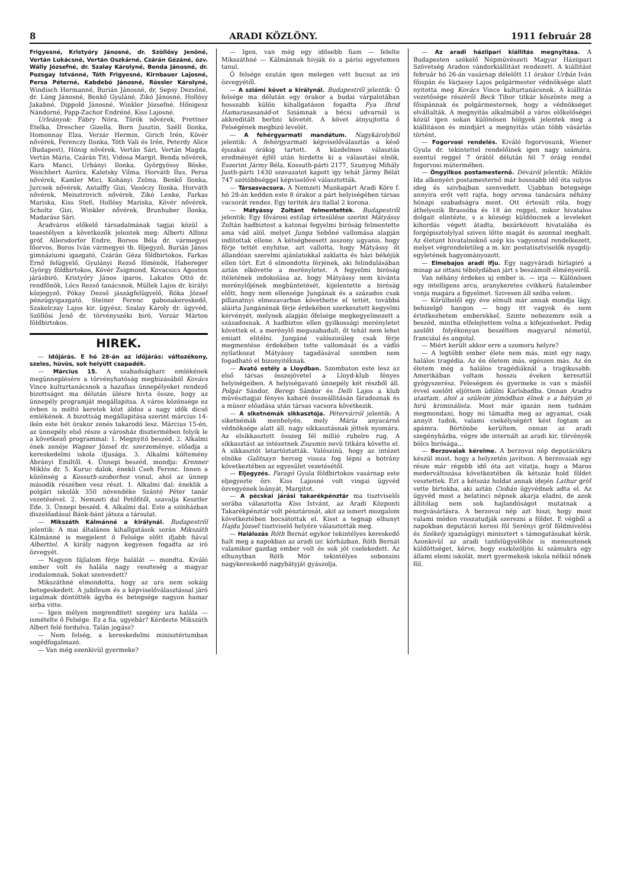8 ARADI KÖZLÖNY. 1911 február 28
Frigyesné, Kristyóry Jánosné, dr. Szöllősy Jenőné, Vertán Lukácsné, Vertán Oszkárné, Czárán Gézáné, özv. Wálly Józsefné, dr. Szalay Károlyné, Benda Jánosné, dr. Pozsgay Istvánné, Tóth Frigyesné, Kirnbauer Lajosné, Persa Péterné, Kabdebó Jánosné, Rössler Károlyné, Windisch Hermanné, Burián Jánosné, dr, Sepsy Dezsőné, dr. Láng Jánosné, Benkő Gyuláné, Zikó Jánosné, Hollósy Jakabné, Dippold Jánosné, Winkler Józsefné, Hőnigesz Nándorné, Papp-Zachor Endréné, Kiss Lajosné.
Urleányok: Fábry Nóra, Török nővérek, Prettner Etelka, Drescher Gizella, Born Jusztin, Széll Ilonka, Homonnay Elza, Verzár Hermin, Girich Irén, Kövér nővérek, Ferenczy Ilonka, Tóth Vali és Irén, Peterdy Alice (Budapest), Hönig nővérek, Vertán Sári, Vertán Magda, Vertán Mária, Czárán Titi, Vidosa Margit, Benda nővérek, Kara Manci, Urbányi Ilonka, Györgyössy Böske, Weichhert Auróra, Kaletsky Vilma, Horváth Ilus, Persa nővérek, Kamler Mici, Kohányi Zelma, Benkő Ilonka, Jurcsek nővérek, Antalffy Gizi, Vasóczy Ilonka. Horváth nővérek, Meisztrovich nővérek, Zikó Lenke, Farkas Mariska, Kiss Stefi, Hollósy Mariska, Kövér nővérek, Scholtz Gizi, Winkler nővérek, Brunhuber Ilonka, Madarász Sári.
Áradváros előkelő társadalmának tagjai közül a teaestélyen a következők jelentek meg: Alberti Alfonz gróf, Allersdorfer Endre, Borsos Béla dr. vármegyei főorvos, Boros Iván vármegyei tb. főjegyző, Burián János gimnáziumi igazgató, Czárán Géza földbirtokos, Farkas Ernő felügyelő, Gyulányi Rezső főménök, Habereger György földbirtokos, Kövér Zsigmond, Kovacsics Agoston járásbiró, Kristyóry János iparos, Lakatos Ottó dr. rendfőnök, Lócs Rezső tanácsnok, Müllek Lajos dr. királyi közjegyző, Pókay Dezső jászágfelügyelő, Róka József pénzügyigazgató, Steiner Ferenc gabonakereskedő, Szakolczay Lajos kir. ügyész, Szalay Károly dr. ügyvéd, Szöllősi Jenő dr. törvényszéki biró, Verzár Márton földbirtokos.
HIREK.
— Időjárás. E hó 28-án az időjárás: változékony, szeles, hüvös, sok helyütt csapadék.
— Március 15. A szabadságharc emlékének megünneplésére a törvényhatóság megbizásából Kovács Vince kulturtanácsnok a hazafias ünnepélyeket rendező bizottságot ma délután ülésre hivta össze, hogy az ünnepély programját megállapitsa. A város közönsége ez évben is méltó keretek közt áldoz a nagy idők dicső emlékének. A bizottság megállapitása szerint március 14-ikén este hét órakor zenés takarodó lesz. Március 15-én, az ünnepély első része a városház disztermében folyik le a következő programmal: 1. Megnyitó beszéd. 2. Alkalmi ének zenéje Wagner József dr. szerzeménye, előadja a kereskedelmi iskola ifjusága. 3. Alkalmi költemény Ábrányi Emiltől. 4. Ünnepi beszéd, mondja: Krenner Miklós dr. 5. Kuruc dalok, énekli Cseh Ferenc. Innen a közönség a Kossuth-szoborhoz vonul, ahol az ünnep második részében vesz részt. 1. Alkalmi dal: éneklik a polgári iskolák 350 növendéke Szántó Péter tanár vezetésével. 2. Nemzeti dal Petőfitől, szavalja Kesztler Ede. 3. Ünnepi beszéd. 4. Alkalmi dal. Este a színházban diszelőadásul Bánk-bánt játsza a társulat.
— Mikszáth Kálmánné a királynál. Budapestről jelentik: A mai általános kihallgatások során Mikszáth Kálmánné is megjelent ő Felsége előtt ifjabb fiával Alberttel. A király nagyon kegyesen fogadta az iró özvegyét.
— Nagyon fájlalom férje halálát — mondta. Kiváló ember volt és halála nagy veszteség a magyar irodalomnak. Sokat szenvedett?
Mikszáthné elmondotta, hogy az ura nem sokáig betegeskedett. A jubileum és a képviselőválasztással járó izgalmak döntötték ágyba és betegsége nagyon hamar sirba vitte.
— Igen mélyen megrenditett szegény ura halála — ismételte ő Felsége. Ez a fia, ugyebár? Kérdezte Mikszáth Albert felé fordulva. Talán jogász?
— Nem felség, a kereskedelmi minisztériumban sogédfogalmazó.
— Van még ezenkivül gyermeke?
— Igen, van még egy idősebb fiam — felelte Mikszáthné — Kálmánnak hivják és a párisi egyetemen tanul.
Ő felsége ezután igen melegen vett bucsut az iró özvegyétől.
— A sziámi követ a királynál. Budapestről jelentik: Ő felsége ma délután egy órakor a budai várpalotában hosszabb külön kihallgatáson fogadta Fya Ihrid Hamarasasanád-ot Sziámnak a bécsi udvarnál is akkreditált berlini követét. A követ átnyujtotta ő Felségének megbizó levelét.
— A fehérgyarmati mandátum. Nagykárolyból jelentik: A fehérgyarmati képviselőválasztás a késő éjszakai órákig tartott. A küzdelmes választás eredményét éjfél után hirdette ki a választási elnök. Eszerint Jármy Béla, Kossuth-párti 2177, Szunyog Mihály Justh-párti 1430 szavazatot kapott igy tehát Jármy Bélát 747 szótöbbséggel képviselővé választották.
— Társasvacsora. A Nemzeti Munkapárt Aradi Köre f. hó 28-án kedden este 8 órakor a párt helyiségében társas vacsorát rendez. Egy teriték ára itallal 2 korona.
— Mátyássy Zoltánt felmentették. Budapestről jelentik: Egy fővárosi estilap értesülése szerint Mátyássy Zoltán hadbiztost a katonai fegyelmi biróság felmentette ama vád alól, melyet Junga Sebőné vallomása alapján inditottak ellene. A kétségbeesett asszony ugyanis, hogy férje tettét enyhitse, azt vallotta, hogy Mátyássy őt állandóan szerelmi ajánlatokkal zaklatta és házi békéjük ellen tört. Ezt ő elmondotta férjének, aki felindulásában aztán elkövette a merényletet. A fegyelmi biróság itéletének indokolása az, hogy Mátyássy nem kivánta merénylőjének megbüntetését, kijelentette a biróság előtt, hogy nem ellensége Jungának és a százados csak pillanatnyi elmezavarban követhette el tettét, továbbá aláirta Jungánénak férje érdekében szerkesztett kegyelmi kérvényét, melynek alapján őfelsége megkegyelmezett a századosnak. A hadbiztos ellen gyilkossági merényletet követtek el, a merénylő megszabadult, őt tehát nem lehet emiatt elitélni. Jungáné valószinüleg csak férje megmentése érdekében tette vallomását és a vádló nyilatkozat Mátyássy tagadásával szemben nem fogadható el bizonyitéknak.
— Avató estély a Lloydban. Szombaton este lesz az első társas összejövetel a Lloyd-klub fényes helyiségeiben. A helyiségavató ünnepély két részből áll. Polgár Sándor, Beregi Sándor és Delli Lajos a klub müvésztagjai fényes kabaré összeállitásán fáradoznak és a müsor előadása után társas vacsora következik.
— A siketnémák sikkasztója. Pétervárról jelentik: A siketnémák menhelyén, mely Mária anyacárnő védnöksége alatt áll, nagy sikkasztásnak jöttek nyomára. Az elsikkasztott összeg fél millió rubelre rug. A sikkasztást az intézetnek Zsusmin nevü titkára követte el. A sikkasztót letartóztatták. Valószinü, hogy az intézet elnöke Galitsayn herceg vissza fog lépni a botrány következtében az egyesület vezetésétől.
— Eljegyzés. Faragó Gyula földbirtokos vasárnap este eljegyezte özv. Kiss Lajosné volt vingai ügyvéd özvegyének leányát, Margitot.
— A pécskai járási takarékpénztár ma tisztviselői sorába választotta Kiss Istvánt, az Aradi Központi Takarékpénztár volt pénztárosát, akit az ismert mozgalom következtében bocsátottak el. Kisst a tegnap elhunyt Hajdu József tisztviselő helyére választották meg.
— Halálozás Róth Bernát egykor tekintélyes kereskedő halt meg a napokban az aradi izr. kórházban. Róth Bernát valamikor gazdag ember volt és sok jót cselekedett. Az elhunytban Róth Mór tekintélyes sobonsini nagykereskedő nagybátyját gyászolja.
— Az aradi háziipari kiállítás megnyitása. A Budapesten székelő Népmüvészeti Magyar Háziipari Szövetség Aradon vándorkiállitást rendezett. A kiállitást február hó 26-án vasárnap délelőtt 11 órakor Urbán Iván főispán és Varjassy Lajos polgármester védnöksége alatt nyitotta meg Kovács Vince kulturtanácsnok. A kiállitás vezetősége részéről Beck Tibor titkár köszönte meg a főispánnak és polgármesternek, hogy a védnökséget elvállalták. A megnyitás alkalmából a város előkelőségei közül igen sokan különösen hölgyek jelentek meg a kiállitáson és mindjárt a megnyitás után több vásárlás történt.
— Fogorvosi rendelés. Kiváló fogorvosunk, Wiener Gyula dr. tekintettel rendelőinek igen nagy számára, ezentul reggel 7 órától délután fél 7 óráig rendel fogorvosi mütermében.
— Öngyilkos postamesternő. Déváról jelentik: Miklós Ida alkenyéri postamesternő már hosszabb idő óta sulyos ideg és szivbajban szenvedett. Ujabban betegsége annyira erőt vett rajta, hogy orvosa tanácsára néhány hónapi szabadságra ment. Ott értesült róla, hogy áthelyezik Brassóba és 18 án reggel, mikor hivatalos dolgait elintézte, s a községi küldöncnek a leveleket kihordás végett átadta, bezárkózott hivatalába és forgópisztolylyal sziven lőtte magát és azonnal meghalt. Az életunt hivatalnoknő szép kis vagyonnal rendelkezett, melyet végrendeletileg a m. kir. postatisztviselők nyugdij-egyletének hagyományozott.
— Elmebajos aradi ifju. Egy nagyváradi hirlapiró a minap az ottani tébolydában járt s beszámolt élményeiről.
Van néhány érdekes uj ember is. — irja — Különösen egy intelligens arcu, aranykeretes cvikkerü fiatalember vonja magára a figyelmet. Szivesen áll szóba velem.
— Körülbelől egy éve elmult már annak mondja lágy, behizelgő hangon — hogy itt vagyok és nem érintkezhetem emberekkel. Szinte nehezemre esik a beszéd, mintha elfelejtettem volna a kifejezéseket. Pedig azelőtt folyékonyan beszéltem magyarul németül, franciául és angolul.
— Miért került akkor erre a szomoru helyre?
— A legtöbb ember élete nem más, mint egy nagy, halálos tragédia. Az én életem más, egészen más. Az én életem még a halálos tragédiáknál a tragikusabb. Amerikában voltam hosszu éveken keresztül gyógyszerész. Feleségem és gyermeke is van s másfél évvel ezelőtt eljöttem üdülni Karlsbadba. Onnan Aradra utaztam, ahol a szüleim jómódban élnek s a bátyám jó hirü kriminálista. Most már igazán nem tudnám megmondani, hogy mi támadta meg az agyamat, csak annyit tudok, valami csekélységért kést fogtam as apámra. Börtönbe kerültem, onnan az aradi szegényházba, végre ide internált az aradi kir. törvényék bölcs birósága...
— Berzovaiak kérelme. A berzovai nép deputációkra készül most, hogy a helyzetén javitson. A berzovaiak egy része már régebb idő óta azt vitatja, hogy a Maros medervál­tozása következtében ők kétszáz hold földet vesztettek. Ezt a kétszáz holdat annak idején Lathur gróf vette birtokba, aki aztán Ciobán ügyvédnek adta el. Az ügyvéd most a belatinci népnek akarja eladni, de azok állitólag nem sok hajlandóságot mutatnak a megvásárlásra. A berzovai nép azt hiszi, hogy most valami módon visszatudják szerezni a földet. E végből a napokban deputáció keresi föl Serényi gróf földmivelési és Székely igazságügyi minisztert s támogatásukat kérik. Azonkivül az aradi tanfelügyelőhöz is menesztenek küldöttséget, kérve, hogy eszközöljön ki számukra egy állami elemi iskolát, mert gyermekeik iskola nélkül nőnek föl.